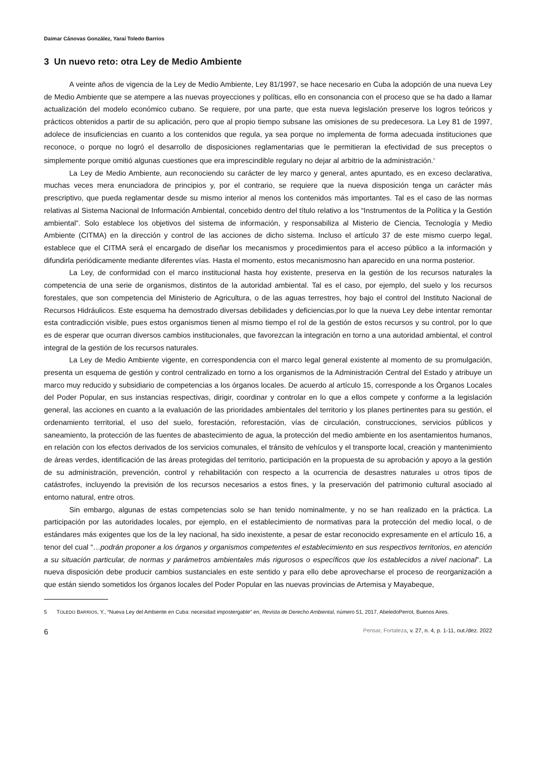Daimar Cánovas González, Yaraí Toledo Barrios
3 Un nuevo reto: otra Ley de Medio Ambiente
A veinte años de vigencia de la Ley de Medio Ambiente, Ley 81/1997, se hace necesario en Cuba la adopción de una nueva Ley de Medio Ambiente que se atempere a las nuevas proyecciones y políticas, ello en consonancia con el proceso que se ha dado a llamar actualización del modelo económico cubano. Se requiere, por una parte, que esta nueva legislación preserve los logros teóricos y prácticos obtenidos a partir de su aplicación, pero que al propio tiempo subsane las omisiones de su predecesora. La Ley 81 de 1997, adolece de insuficiencias en cuanto a los contenidos que regula, ya sea porque no implementa de forma adecuada instituciones que reconoce, o porque no logró el desarrollo de disposiciones reglamentarias que le permitieran la efectividad de sus preceptos o simplemente porque omitió algunas cuestiones que era imprescindible regulary no dejar al arbitrio de la administración.<sup>5</sup>
La Ley de Medio Ambiente, aun reconociendo su carácter de ley marco y general, antes apuntado, es en exceso declarativa, muchas veces mera enunciadora de principios y, por el contrario, se requiere que la nueva disposición tenga un carácter más prescriptivo, que pueda reglamentar desde su mismo interior al menos los contenidos más importantes. Tal es el caso de las normas relativas al Sistema Nacional de Información Ambiental, concebido dentro del título relativo a los “Instrumentos de la Política y la Gestión ambiental”. Solo establece los objetivos del sistema de información, y responsabiliza al Misterio de Ciencia, Tecnología y Medio Ambiente (CITMA) en la dirección y control de las acciones de dicho sistema. Incluso el artículo 37 de este mismo cuerpo legal, establece que el CITMA será el encargado de diseñar los mecanismos y procedimientos para el acceso público a la información y difundirla periódicamente mediante diferentes vías. Hasta el momento, estos mecanismosno han aparecido en una norma posterior.
La Ley, de conformidad con el marco institucional hasta hoy existente, preserva en la gestión de los recursos naturales la competencia de una serie de organismos, distintos de la autoridad ambiental. Tal es el caso, por ejemplo, del suelo y los recursos forestales, que son competencia del Ministerio de Agricultura, o de las aguas terrestres, hoy bajo el control del Instituto Nacional de Recursos Hidráulicos. Este esquema ha demostrado diversas debilidades y deficiencias,por lo que la nueva Ley debe intentar remontar esta contradicción visible, pues estos organismos tienen al mismo tiempo el rol de la gestión de estos recursos y su control, por lo que es de esperar que ocurran diversos cambios institucionales, que favorezcan la integración en torno a una autoridad ambiental, el control integral de la gestión de los recursos naturales.
La Ley de Medio Ambiente vigente, en correspondencia con el marco legal general existente al momento de su promulgación, presenta un esquema de gestión y control centralizado en torno a los organismos de la Administración Central del Estado y atribuye un marco muy reducido y subsidiario de competencias a los órganos locales. De acuerdo al artículo 15, corresponde a los Órganos Locales del Poder Popular, en sus instancias respectivas, dirigir, coordinar y controlar en lo que a ellos compete y conforme a la legislación general, las acciones en cuanto a la evaluación de las prioridades ambientales del territorio y los planes pertinentes para su gestión, el ordenamiento territorial, el uso del suelo, forestación, reforestación, vías de circulación, construcciones, servicios públicos y saneamiento, la protección de las fuentes de abastecimiento de agua, la protección del medio ambiente en los asentamientos humanos, en relación con los efectos derivados de los servicios comunales, el tránsito de vehículos y el transporte local, creación y mantenimiento de áreas verdes, identificación de las áreas protegidas del territorio, participación en la propuesta de su aprobación y apoyo a la gestión de su administración, prevención, control y rehabilitación con respecto a la ocurrencia de desastres naturales u otros tipos de catástrofes, incluyendo la previsión de los recursos necesarios a estos fines, y la preservación del patrimonio cultural asociado al entorno natural, entre otros.
Sin embargo, algunas de estas competencias solo se han tenido nominalmente, y no se han realizado en la práctica. La participación por las autoridades locales, por ejemplo, en el establecimiento de normativas para la protección del medio local, o de estándares más exigentes que los de la ley nacional, ha sido inexistente, a pesar de estar reconocido expresamente en el artículo 16, a tenor del cual “…podrán proponer a los órganos y organismos competentes el establecimiento en sus respectivos territorios, en atención a su situación particular, de normas y parámetros ambientales más rigurosos o específicos que los establecidos a nivel nacional”. La nueva disposición debe producir cambios sustanciales en este sentido y para ello debe aprovecharse el proceso de reorganización a que están siendo sometidos los órganos locales del Poder Popular en las nuevas provincias de Artemisa y Mayabeque,
5 TOLEDO BARRIOS, Y., “Nueva Ley del Ambiente en Cuba: necesidad impostergable” en, Revista de Derecho Ambiental, número 51, 2017, AbeledoPerrot, Buenos Aires.
6 Pensar, Fortaleza, v. 27, n. 4, p. 1-11, out./dez. 2022